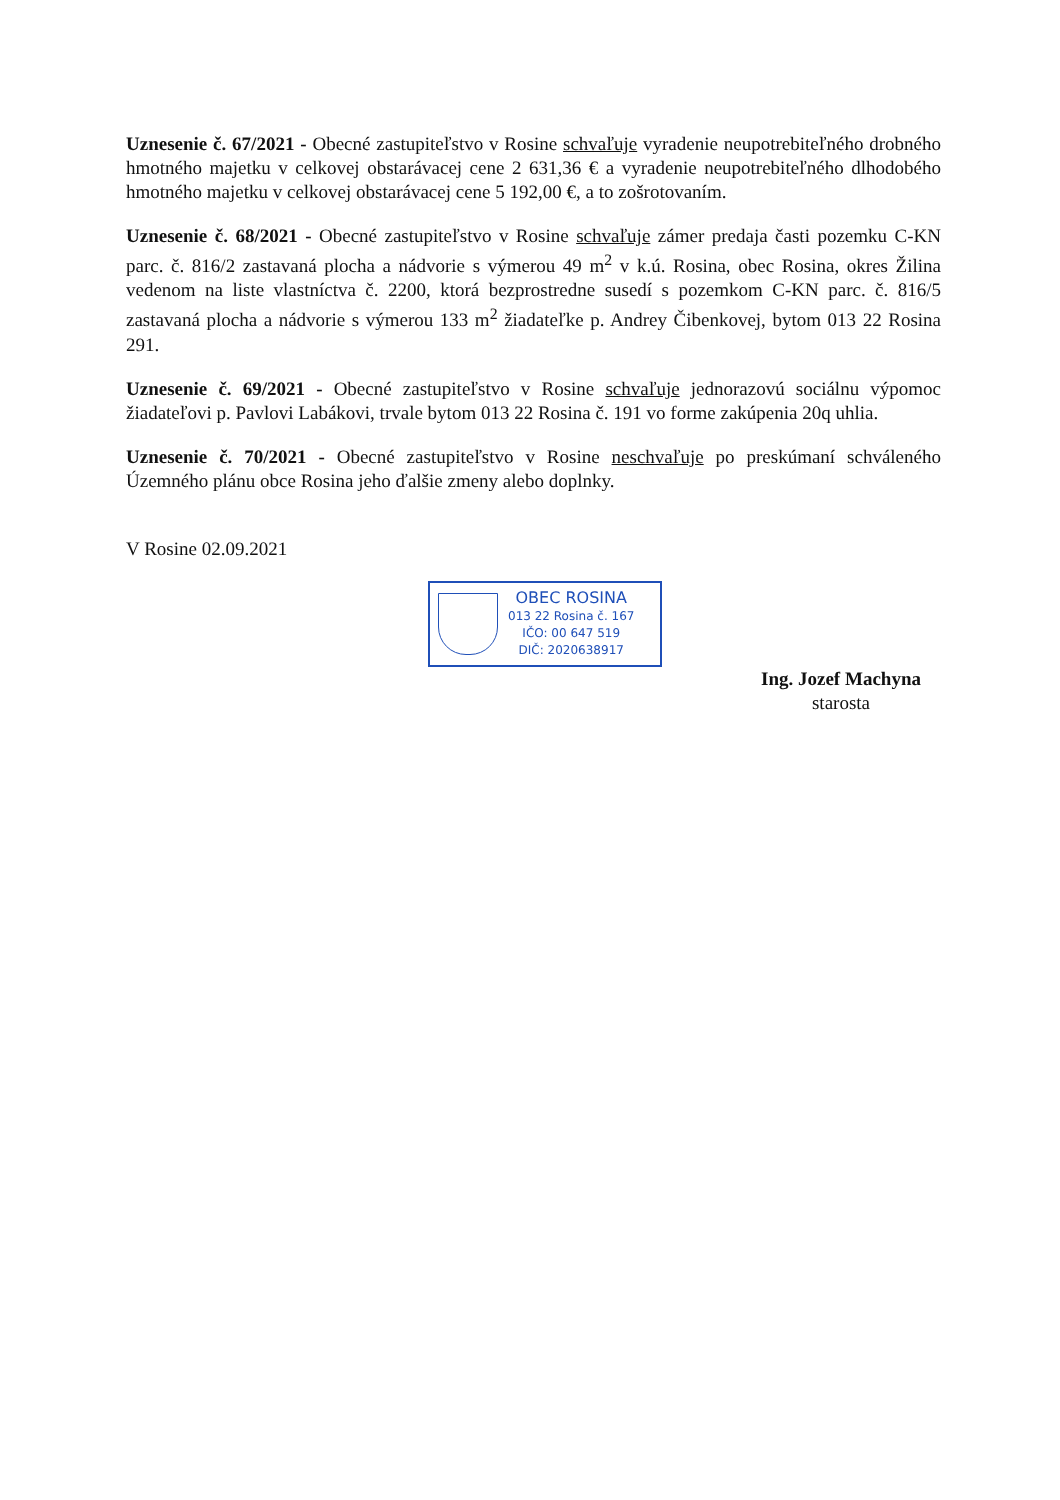Uznesenie č. 67/2021 - Obecné zastupiteľstvo v Rosine schvaľuje vyradenie neupotrebiteľného drobného hmotného majetku v celkovej obstarávacej cene 2 631,36 € a vyradenie neupotrebiteľného dlhodobého hmotného majetku v celkovej obstarávacej cene 5 192,00 €, a to zošrotovaním.
Uznesenie č. 68/2021 - Obecné zastupiteľstvo v Rosine schvaľuje zámer predaja časti pozemku C-KN parc. č. 816/2 zastavaná plocha a nádvorie s výmerou 49 m<sup>2</sup> v k.ú. Rosina, obec Rosina, okres Žilina vedenom na liste vlastníctva č. 2200, ktorá bezprostredne susedí s pozemkom C-KN parc. č. 816/5 zastavaná plocha a nádvorie s výmerou 133 m<sup>2</sup> žiadateľke p. Andrey Čibenkovej, bytom 013 22 Rosina 291.
Uznesenie č. 69/2021 - Obecné zastupiteľstvo v Rosine schvaľuje jednorazovú sociálnu výpomoc žiadateľovi p. Pavlovi Labákovi, trvale bytom 013 22 Rosina č. 191 vo forme zakúpenia 20q uhlia.
Uznesenie č. 70/2021 - Obecné zastupiteľstvo v Rosine neschvaľuje po preskúmaní schváleného Územného plánu obce Rosina jeho ďalšie zmeny alebo doplnky.
V Rosine 02.09.2021
OBEC ROSINA
013 22 Rosina č. 167
IČO: 00 647 519
DIČ: 2020638917
Ing. Jozef Machyna
starosta